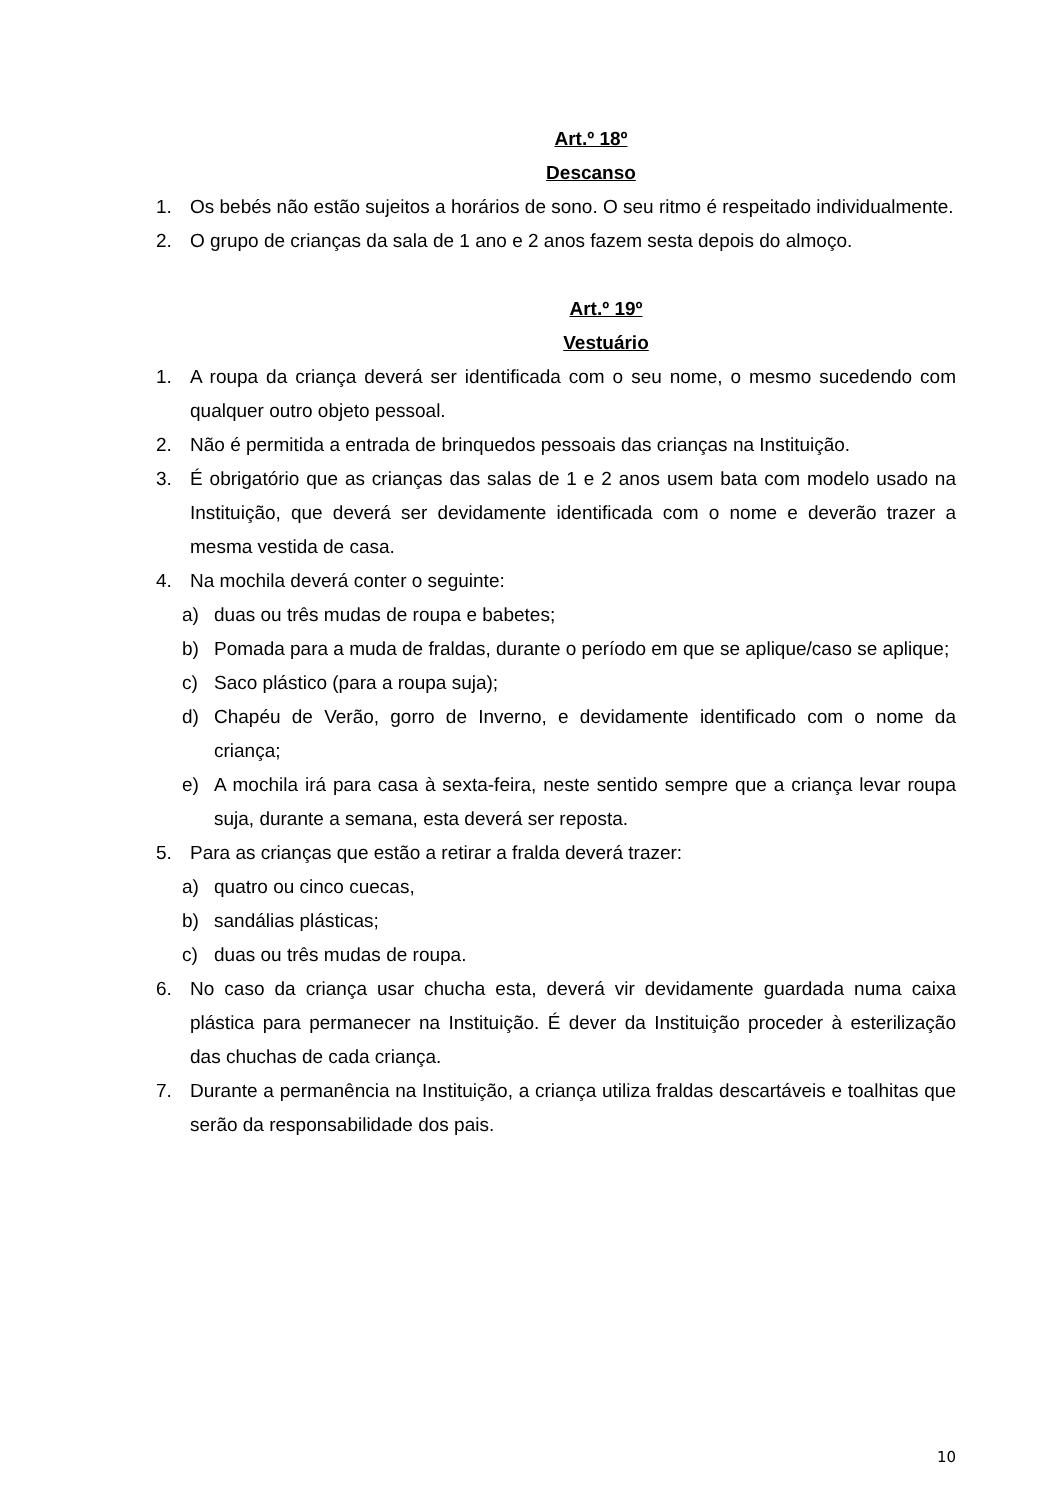Art.º 18º
Descanso
1. Os bebés não estão sujeitos a horários de sono. O seu ritmo é respeitado individualmente.
2. O grupo de crianças da sala de 1 ano e 2 anos fazem sesta depois do almoço.
Art.º 19º
Vestuário
1. A roupa da criança deverá ser identificada com o seu nome, o mesmo sucedendo com qualquer outro objeto pessoal.
2. Não é permitida a entrada de brinquedos pessoais das crianças na Instituição.
3. É obrigatório que as crianças das salas de 1 e 2 anos usem bata com modelo usado na Instituição, que deverá ser devidamente identificada com o nome e deverão trazer a mesma vestida de casa.
4. Na mochila deverá conter o seguinte:
a) duas ou três mudas de roupa e babetes;
b) Pomada para a muda de fraldas, durante o período em que se aplique/caso se aplique;
c) Saco plástico (para a roupa suja);
d) Chapéu de Verão, gorro de Inverno, e devidamente identificado com o nome da criança;
e) A mochila irá para casa à sexta-feira, neste sentido sempre que a criança levar roupa suja, durante a semana, esta deverá ser reposta.
5. Para as crianças que estão a retirar a fralda deverá trazer:
a) quatro ou cinco cuecas,
b) sandálias plásticas;
c) duas ou três mudas de roupa.
6. No caso da criança usar chucha esta, deverá vir devidamente guardada numa caixa plástica para permanecer na Instituição. É dever da Instituição proceder à esterilização das chuchas de cada criança.
7. Durante a permanência na Instituição, a criança utiliza fraldas descartáveis e toalhitas que serão da responsabilidade dos pais.
10